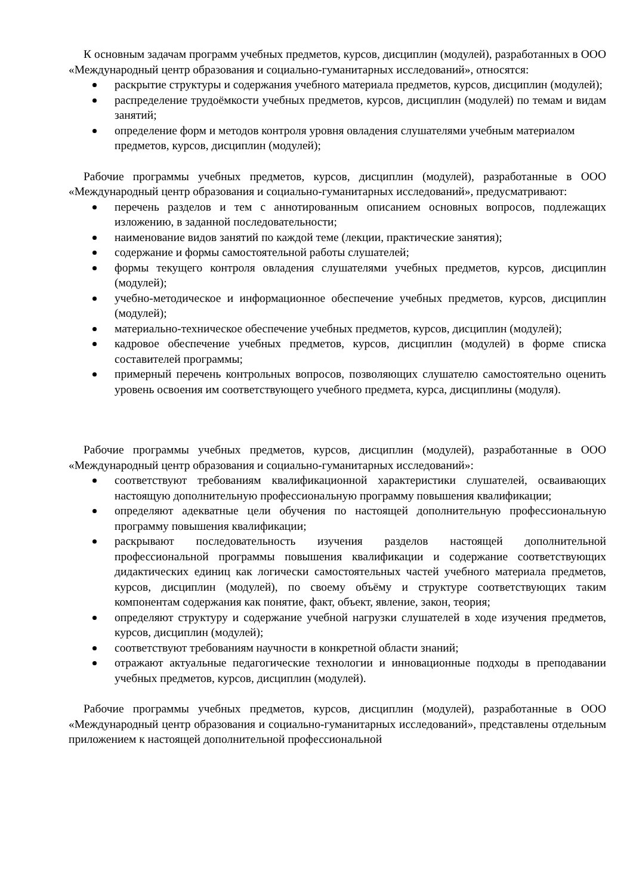К основным задачам программ учебных предметов, курсов, дисциплин (модулей), разработанных в ООО «Международный центр образования и социально-гуманитарных исследований», относятся:
раскрытие структуры и содержания учебного материала предметов, курсов, дисциплин (модулей);
распределение трудоёмкости учебных предметов, курсов, дисциплин (модулей) по темам и видам занятий;
определение форм и методов контроля уровня овладения слушателями учебным материалом предметов, курсов, дисциплин (модулей);
Рабочие программы учебных предметов, курсов, дисциплин (модулей), разработанные в ООО «Международный центр образования и социально-гуманитарных исследований», предусматривают:
перечень разделов и тем с аннотированным описанием основных вопросов, подлежащих изложению, в заданной последовательности;
наименование видов занятий по каждой теме (лекции, практические занятия);
содержание и формы самостоятельной работы слушателей;
формы текущего контроля овладения слушателями учебных предметов, курсов, дисциплин (модулей);
учебно-методическое и информационное обеспечение учебных предметов, курсов, дисциплин (модулей);
материально-техническое обеспечение учебных предметов, курсов, дисциплин (модулей);
кадровое обеспечение учебных предметов, курсов, дисциплин (модулей) в форме списка составителей программы;
примерный перечень контрольных вопросов, позволяющих слушателю самостоятельно оценить уровень освоения им соответствующего учебного предмета, курса, дисциплины (модуля).
Рабочие программы учебных предметов, курсов, дисциплин (модулей), разработанные в ООО «Международный центр образования и социально-гуманитарных исследований»:
соответствуют требованиям квалификационной характеристики слушателей, осваивающих настоящую дополнительную профессиональную программу повышения квалификации;
определяют адекватные цели обучения по настоящей дополнительную профессиональную программу повышения квалификации;
раскрывают последовательность изучения разделов настоящей дополнительной профессиональной программы повышения квалификации и содержание соответствующих дидактических единиц как логически самостоятельных частей учебного материала предметов, курсов, дисциплин (модулей), по своему объёму и структуре соответствующих таким компонентам содержания как понятие, факт, объект, явление, закон, теория;
определяют структуру и содержание учебной нагрузки слушателей в ходе изучения предметов, курсов, дисциплин (модулей);
соответствуют требованиям научности в конкретной области знаний;
отражают актуальные педагогические технологии и инновационные подходы в преподавании учебных предметов, курсов, дисциплин (модулей).
Рабочие программы учебных предметов, курсов, дисциплин (модулей), разработанные в ООО «Международный центр образования и социально-гуманитарных исследований», представлены отдельным приложением к настоящей дополнительной профессиональной